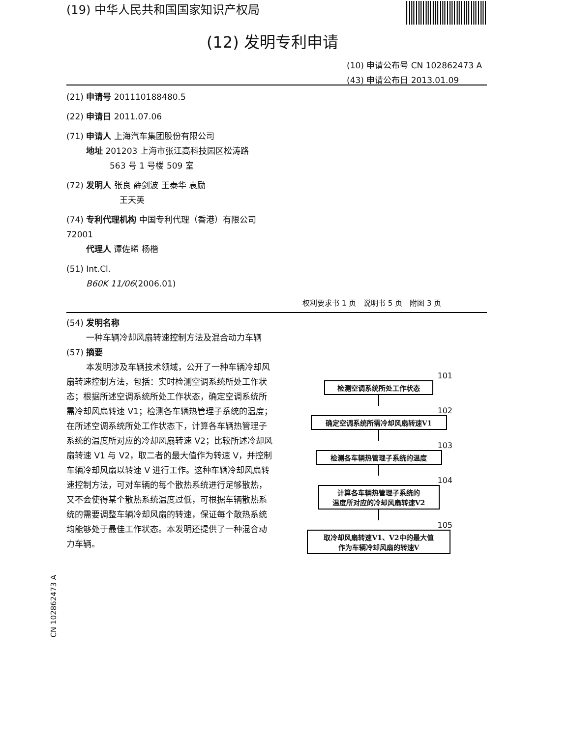(19) 中华人民共和国国家知识产权局
(12) 发明专利申请
(10) 申请公布号 CN 102862473 A
(43) 申请公布日 2013.01.09
(21) 申请号 201110188480.5
(22) 申请日 2011.07.06
(71) 申请人 上海汽车集团股份有限公司
地址 201203 上海市张江高科技园区松涛路
563 号 1 号楼 509 室
(72) 发明人 张良 薛剑波 王泰华 袁励
王天英
(74) 专利代理机构 中国专利代理（香港）有限公司 72001
代理人 谭佐晞 杨楷
(51) Int.Cl.
B60K 11/06(2006.01)
权利要求书 1 页　说明书 5 页　附图 3 页
(54) 发明名称
一种车辆冷却风扇转速控制方法及混合动力车辆
(57) 摘要
本发明涉及车辆技术领域，公开了一种车辆冷却风扇转速控制方法，包括：实时检测空调系统所处工作状态；根据所述空调系统所处工作状态，确定空调系统所需冷却风扇转速 V1；检测各车辆热管理子系统的温度；在所述空调系统所处工作状态下，计算各车辆热管理子系统的温度所对应的冷却风扇转速 V2；比较所述冷却风扇转速 V1 与 V2，取二者的最大值作为转速 V，并控制车辆冷却风扇以转速 V 进行工作。这种车辆冷却风扇转速控制方法，可对车辆的每个散热系统进行足够散热，又不会使得某个散热系统温度过低，可根据车辆散热系统的需要调整车辆冷却风扇的转速，保证每个散热系统均能够处于最佳工作状态。本发明还提供了一种混合动力车辆。
CN 102862473 A
101
检测空调系统所处工作状态
102
确定空调系统所需冷却风扇转速V1
103
检测各车辆热管理子系统的温度
104
计算各车辆热管理子系统的
温度所对应的冷却风扇转速V2
105
取冷却风扇转速V1、V2中的最大值
作为车辆冷却风扇的转速V